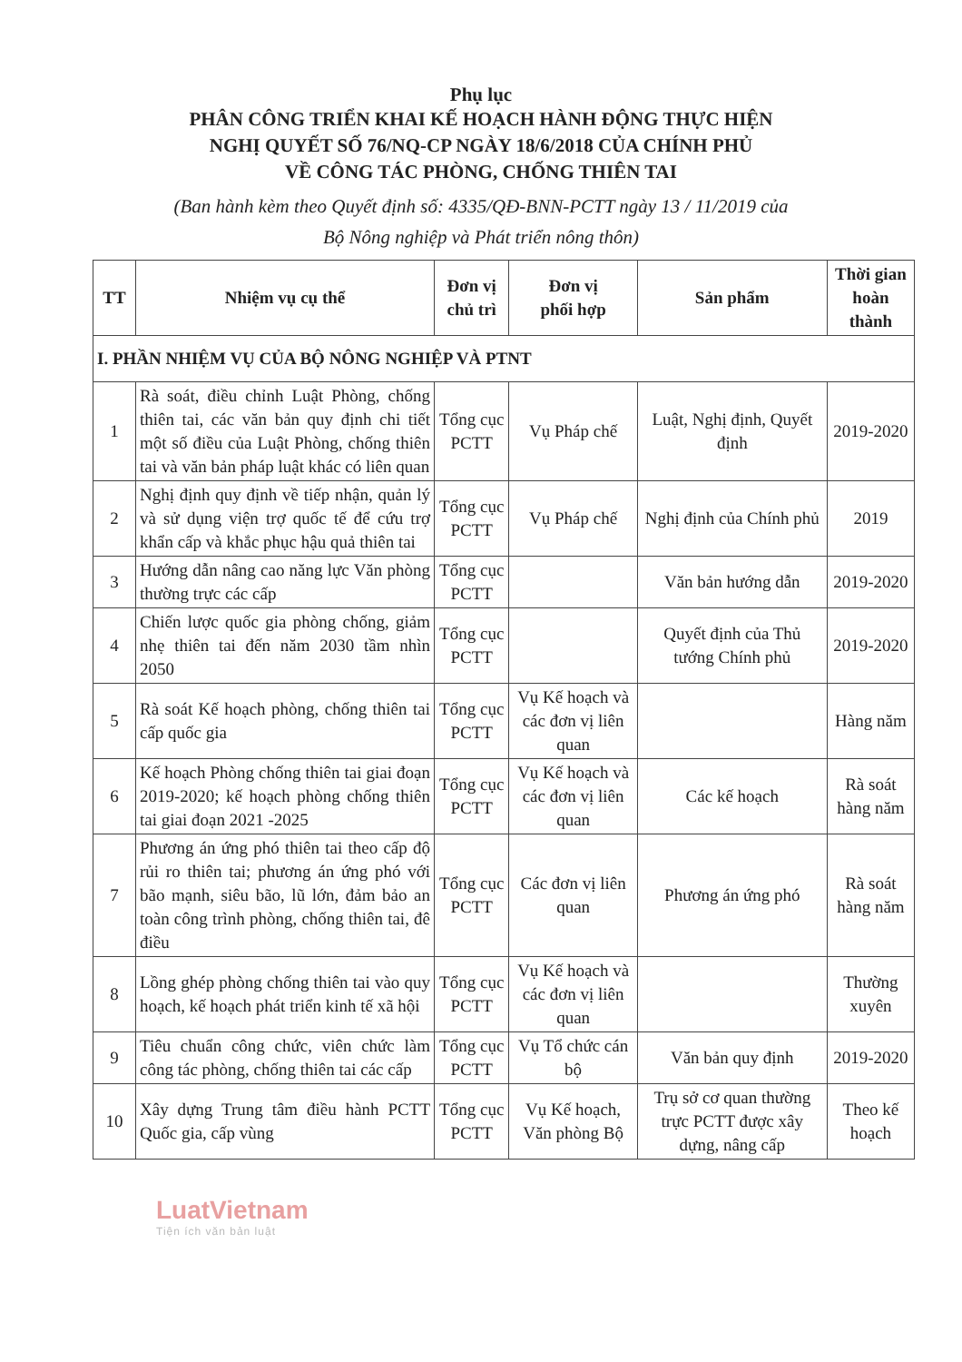Phụ lục
PHÂN CÔNG TRIỂN KHAI KẾ HOẠCH HÀNH ĐỘNG THỰC HIỆN
NGHỊ QUYẾT SỐ 76/NQ-CP NGÀY 18/6/2018 CỦA CHÍNH PHỦ
VỀ CÔNG TÁC PHÒNG, CHỐNG THIÊN TAI
(Ban hành kèm theo Quyết định số: 4335/QĐ-BNN-PCTT ngày 13 / 11/2019 của
Bộ Nông nghiệp và Phát triển nông thôn)
| TT | Nhiệm vụ cụ thể | Đơn vị chủ trì | Đơn vị phối hợp | Sản phẩm | Thời gian hoàn thành |
| --- | --- | --- | --- | --- | --- |
| I. PHẦN NHIỆM VỤ CỦA BỘ NÔNG NGHIỆP VÀ PTNT | | | | | |
| 1 | Rà soát, điều chỉnh Luật Phòng, chống thiên tai, các văn bản quy định chi tiết một số điều của Luật Phòng, chống thiên tai và văn bản pháp luật khác có liên quan | Tổng cục PCTT | Vụ Pháp chế | Luật, Nghị định, Quyết định | 2019-2020 |
| 2 | Nghị định quy định về tiếp nhận, quản lý và sử dụng viện trợ quốc tế để cứu trợ khẩn cấp và khắc phục hậu quả thiên tai | Tổng cục PCTT | Vụ Pháp chế | Nghị định của Chính phủ | 2019 |
| 3 | Hướng dẫn nâng cao năng lực Văn phòng thường trực các cấp | Tổng cục PCTT | | Văn bản hướng dẫn | 2019-2020 |
| 4 | Chiến lược quốc gia phòng chống, giảm nhẹ thiên tai đến năm 2030 tầm nhìn 2050 | Tổng cục PCTT | | Quyết định của Thủ tướng Chính phủ | 2019-2020 |
| 5 | Rà soát Kế hoạch phòng, chống thiên tai cấp quốc gia | Tổng cục PCTT | Vụ Kế hoạch và các đơn vị liên quan | | Hàng năm |
| 6 | Kế hoạch Phòng chống thiên tai giai đoạn 2019-2020; kế hoạch phòng chống thiên tai giai đoạn 2021 -2025 | Tổng cục PCTT | Vụ Kế hoạch và các đơn vị liên quan | Các kế hoạch | Rà soát hàng năm |
| 7 | Phương án ứng phó thiên tai theo cấp độ rủi ro thiên tai; phương án ứng phó với bão mạnh, siêu bão, lũ lớn, đảm bảo an toàn công trình phòng, chống thiên tai, đê điều | Tổng cục PCTT | Các đơn vị liên quan | Phương án ứng phó | Rà soát hàng năm |
| 8 | Lồng ghép phòng chống thiên tai vào quy hoạch, kế hoạch phát triển kinh tế xã hội | Tổng cục PCTT | Vụ Kế hoạch và các đơn vị liên quan | | Thường xuyên |
| 9 | Tiêu chuẩn công chức, viên chức làm công tác phòng, chống thiên tai các cấp | Tổng cục PCTT | Vụ Tổ chức cán bộ | Văn bản quy định | 2019-2020 |
| 10 | Xây dựng Trung tâm điều hành PCTT Quốc gia, cấp vùng | Tổng cục PCTT | Vụ Kế hoạch, Văn phòng Bộ | Trụ sở cơ quan thường trực PCTT được xây dựng, nâng cấp | Theo kế hoạch |
LuatVietnam
Tiện ích văn bản luật